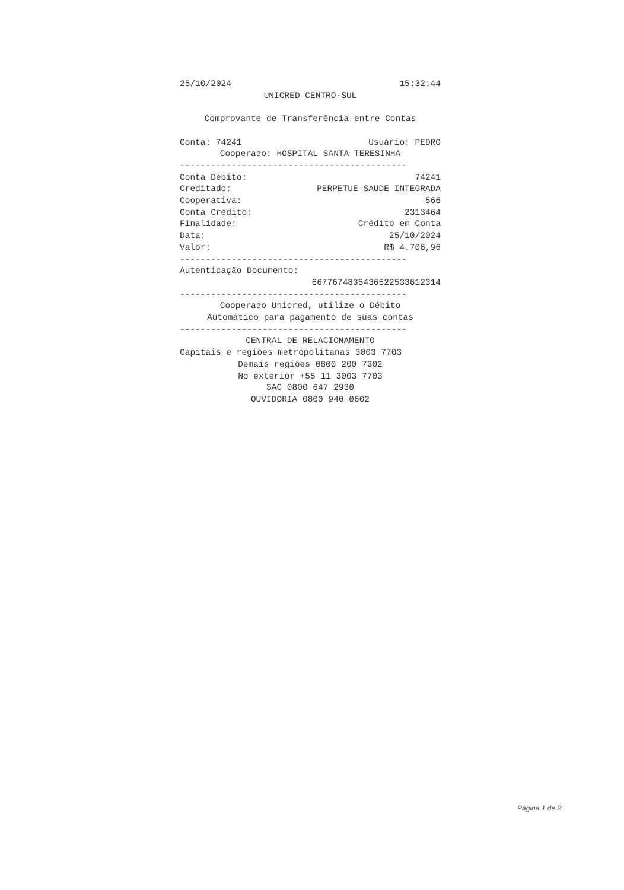25/10/2024 15:32:44
UNICRED CENTRO-SUL
Comprovante de Transferência entre Contas
Conta: 74241 Usuário: PEDRO
Cooperado: HOSPITAL SANTA TERESINHA
--------------------------------------------
Conta Débito: 74241
Creditado: PERPETUE SAUDE INTEGRADA
Cooperativa: 566
Conta Crédito: 2313464
Finalidade: Crédito em Conta
Data: 25/10/2024
Valor: R$ 4.706,96
--------------------------------------------
Autenticação Documento:
6677674835436522533612314
--------------------------------------------
Cooperado Unicred, utilize o Débito
Automático para pagamento de suas contas
--------------------------------------------
CENTRAL DE RELACIONAMENTO
Capitais e regiões metropolitanas 3003 7703
Demais regiões 0800 200 7302
No exterior +55 11 3003 7703
SAC 0800 647 2930
OUVIDORIA 0800 940 0602
Página 1 de 2